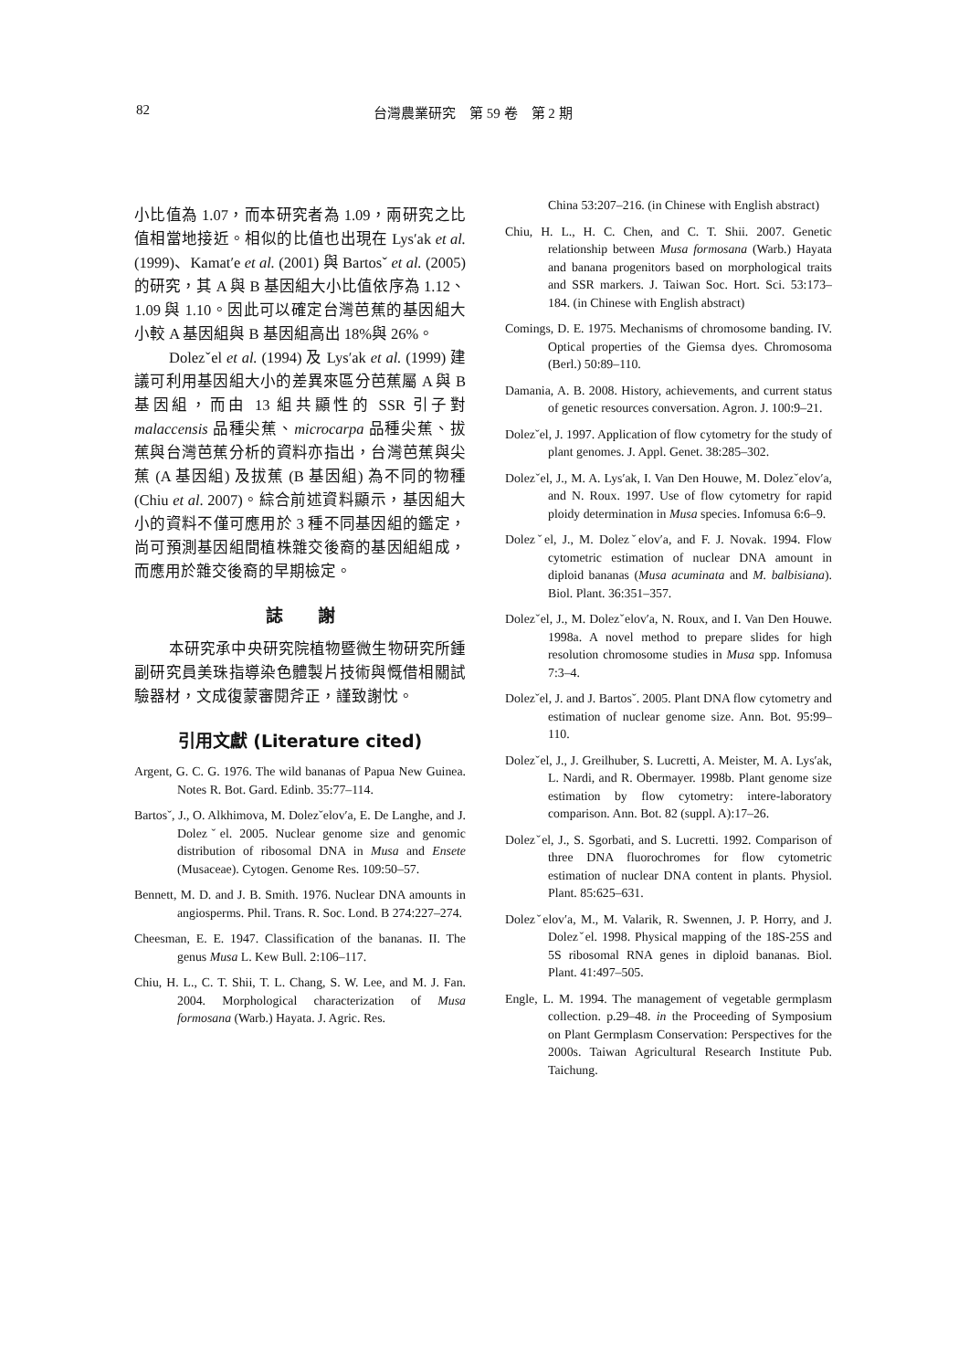82 台灣農業研究　第 59 卷　第 2 期
小比值為 1.07，而本研究者為 1.09，兩研究之比值相當地接近。相似的比值也出現在 Lys′ak et al. (1999)、Kamat′e et al. (2001) 與 Bartosˇ et al. (2005) 的研究，其 A 與 B 基因組大小比值依序為 1.12、1.09 與 1.10。因此可以確定台灣芭蕉的基因組大小較 A 基因組與 B 基因組高出 18%與 26%。
Dolezˇel et al. (1994) 及 Lys′ak et al. (1999) 建議可利用基因組大小的差異來區分芭蕉屬 A 與 B 基因組，而由 13 組共顯性的 SSR 引子對 malaccensis 品種尖蕉、microcarpa 品種尖蕉、拔蕉與台灣芭蕉分析的資料亦指出，台灣芭蕉與尖蕉 (A 基因組) 及拔蕉 (B 基因組) 為不同的物種 (Chiu et al. 2007)。綜合前述資料顯示，基因組大小的資料不僅可應用於 3 種不同基因組的鑑定，尚可預測基因組間植株雜交後裔的基因組組成，而應用於雜交後裔的早期檢定。
誌　　謝
本研究承中央研究院植物暨微生物研究所鍾副研究員美珠指導染色體製片技術與慨借相關試驗器材，文成復蒙審閱斧正，謹致謝忱。
引用文獻 (Literature cited)
Argent, G. C. G. 1976. The wild bananas of Papua New Guinea. Notes R. Bot. Gard. Edinb. 35:77–114.
Bartosˇ, J., O. Alkhimova, M. Dolezˇelov′a, E. De Langhe, and J. Dolezˇel. 2005. Nuclear genome size and genomic distribution of ribosomal DNA in Musa and Ensete (Musaceae). Cytogen. Genome Res. 109:50–57.
Bennett, M. D. and J. B. Smith. 1976. Nuclear DNA amounts in angiosperms. Phil. Trans. R. Soc. Lond. B 274:227–274.
Cheesman, E. E. 1947. Classification of the bananas. II. The genus Musa L. Kew Bull. 2:106–117.
Chiu, H. L., C. T. Shii, T. L. Chang, S. W. Lee, and M. J. Fan. 2004. Morphological characterization of Musa formosana (Warb.) Hayata. J. Agric. Res.
China 53:207–216. (in Chinese with English abstract)
Chiu, H. L., H. C. Chen, and C. T. Shii. 2007. Genetic relationship between Musa formosana (Warb.) Hayata and banana progenitors based on morphological traits and SSR markers. J. Taiwan Soc. Hort. Sci. 53:173–184. (in Chinese with English abstract)
Comings, D. E. 1975. Mechanisms of chromosome banding. IV. Optical properties of the Giemsa dyes. Chromosoma (Berl.) 50:89–110.
Damania, A. B. 2008. History, achievements, and current status of genetic resources conversation. Agron. J. 100:9–21.
Dolezˇel, J. 1997. Application of flow cytometry for the study of plant genomes. J. Appl. Genet. 38:285–302.
Dolezˇel, J., M. A. Lys′ak, I. Van Den Houwe, M. Dolezˇelov′a, and N. Roux. 1997. Use of flow cytometry for rapid ploidy determination in Musa species. Infomusa 6:6–9.
Dolezˇel, J., M. Dolezˇelov′a, and F. J. Novak. 1994. Flow cytometric estimation of nuclear DNA amount in diploid bananas (Musa acuminata and M. balbisiana). Biol. Plant. 36:351–357.
Dolezˇel, J., M. Dolezˇelov′a, N. Roux, and I. Van Den Houwe. 1998a. A novel method to prepare slides for high resolution chromosome studies in Musa spp. Infomusa 7:3–4.
Dolezˇel, J. and J. Bartosˇ. 2005. Plant DNA flow cytometry and estimation of nuclear genome size. Ann. Bot. 95:99–110.
Dolezˇel, J., J. Greilhuber, S. Lucretti, A. Meister, M. A. Lys′ak, L. Nardi, and R. Obermayer. 1998b. Plant genome size estimation by flow cytometry: intere-laboratory comparison. Ann. Bot. 82 (suppl. A):17–26.
Dolezˇel, J., S. Sgorbati, and S. Lucretti. 1992. Comparison of three DNA fluorochromes for flow cytometric estimation of nuclear DNA content in plants. Physiol. Plant. 85:625–631.
Dolezˇelov′a, M., M. Valarik, R. Swennen, J. P. Horry, and J. Dolezˇel. 1998. Physical mapping of the 18S-25S and 5S ribosomal RNA genes in diploid bananas. Biol. Plant. 41:497–505.
Engle, L. M. 1994. The management of vegetable germplasm collection. p.29–48. in the Proceeding of Symposium on Plant Germplasm Conservation: Perspectives for the 2000s. Taiwan Agricultural Research Institute Pub. Taichung.